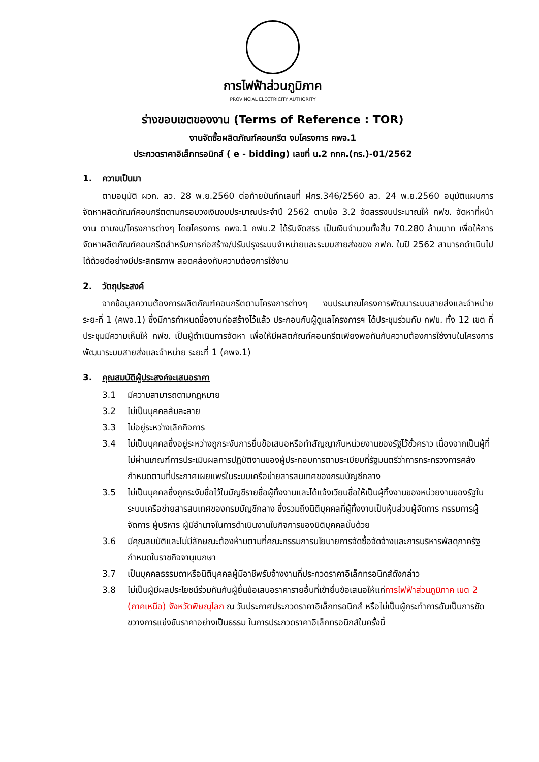การไฟฟ้าส่วนภูมิภาค
PROVINCIAL ELECTRICITY AUTHORITY
ร่างขอบเขตของงาน (Terms of Reference : TOR)
งานจัดซื้อผลิตภัณฑ์คอนกรีต งบโครงการ คพจ.1
ประกวดราคาอิเล็กทรอนิกส์ ( e - bidding) เลขที่ น.2 กกค.(กร.)-01/2562
1. ความเป็นมา
ตามอนุมัติ ผวก. ลว. 28 พ.ย.2560 ต่อท้ายบันทึกเลขที่ ฝกร.346/2560 ลว. 24 พ.ย.2560 อนุมัติแผนการจัดหาผลิตภัณฑ์คอนกรีตตามกรอบวงเงินงบประมาณประจำปี 2562 ตามข้อ 3.2 จัดสรรงบประมาณให้ กฟข. จัดหาที่หน้างาน ตามงบ/โครงการต่างๆ โดยโครงการ คพจ.1 กฟน.2 ได้รับจัดสรร เป็นเงินจำนวนทั้งสิ้น 70.280 ล้านบาท เพื่อให้การจัดหาผลิตภัณฑ์คอนกรีตสำหรับการก่อสร้าง/ปรับปรุงระบบจำหน่ายและระบบสายส่งของ กฟภ. ในปี 2562 สามารถดำเนินไปได้ด้วยดีอย่างมีประสิทธิภาพ สอดคล้องกับความต้องการใช้งาน
2. วัตถุประสงค์
จากข้อมูลความต้องการผลิตภัณฑ์คอนกรีตตามโครงการต่างๆ งบประมาณโครงการพัฒนาระบบสายส่งและจำหน่าย ระยะที่ 1 (คพจ.1) ซึ่งมีการกำหนดชื่องานก่อสร้างไว้แล้ว ประกอบกับผู้ดูแลโครงการฯ ได้ประชุมร่วมกับ กฟข. ทั้ง 12 เขต ที่ประชุมมีความเห็นให้ กฟข. เป็นผู้ดำเนินการจัดหา เพื่อให้มีผลิตภัณฑ์คอนกรีตเพียงพอทันกับความต้องการใช้งานในโครงการพัฒนาระบบสายส่งและจำหน่าย ระยะที่ 1 (คพจ.1)
3. คุณสมบัติผู้ประสงค์จะเสนอราคา
3.1 มีความสามารถตามกฎหมาย
3.2 ไม่เป็นบุคคลล้มละลาย
3.3 ไม่อยู่ระหว่างเลิกกิจการ
3.4 ไม่เป็นบุคคลซึ่งอยู่ระหว่างถูกระงับการยื่นข้อเสนอหรือทำสัญญากับหน่วยงานของรัฐไว้ชั่วคราว เนื่องจากเป็นผู้ที่ไม่ผ่านเกณฑ์การประเมินผลการปฏิบัติงานของผู้ประกอบการตามระเบียบที่รัฐมนตรีว่าการกระทรวงการคลังกำหนดตามที่ประกาศเผยแพร่ในระบบเครือข่ายสารสนเทศของกรมบัญชีกลาง
3.5 ไม่เป็นบุคคลซึ่งถูกระงับชื่อไว้ในบัญชีรายชื่อผู้ทิ้งงานและได้แจ้งเวียนชื่อให้เป็นผู้ทิ้งงานของหน่วยงานของรัฐในระบบเครือข่ายสารสนเทศของกรมบัญชีกลาง ซึ่งรวมถึงนิติบุคคลที่ผู้ทิ้งงานเป็นหุ้นส่วนผู้จัดการ กรรมการผู้จัดการ ผู้บริหาร ผู้มีอำนาจในการดำเนินงานในกิจการของนิติบุคคลนั้นด้วย
3.6 มีคุณสมบัติและไม่มีลักษณะต้องห้ามตามที่คณะกรรมการนโยบายการจัดซื้อจัดจ้างและการบริหารพัสดุภาครัฐกำหนดในราชกิจจานุเบกษา
3.7 เป็นบุคคลธรรมดาหรือนิติบุคคลผู้มีอาชีพรับจ้างงานที่ประกวดราคาอิเล็กทรอนิกส์ดังกล่าว
3.8 ไม่เป็นผู้มีผลประโยชน์ร่วมกันกับผู้ยื่นข้อเสนอราคารายอื่นที่เข้ายื่นข้อเสนอให้แก่การไฟฟ้าส่วนภูมิภาค เขต 2 (ภาคเหนือ) จังหวัดพิษณุโลก ณ วันประกาศประกวดราคาอิเล็กทรอนิกส์ หรือไม่เป็นผู้กระทำการอันเป็นการขัดขวางการแข่งขันราคาอย่างเป็นธรรม ในการประกวดราคาอิเล็กทรอนิกส์ในครั้งนี้